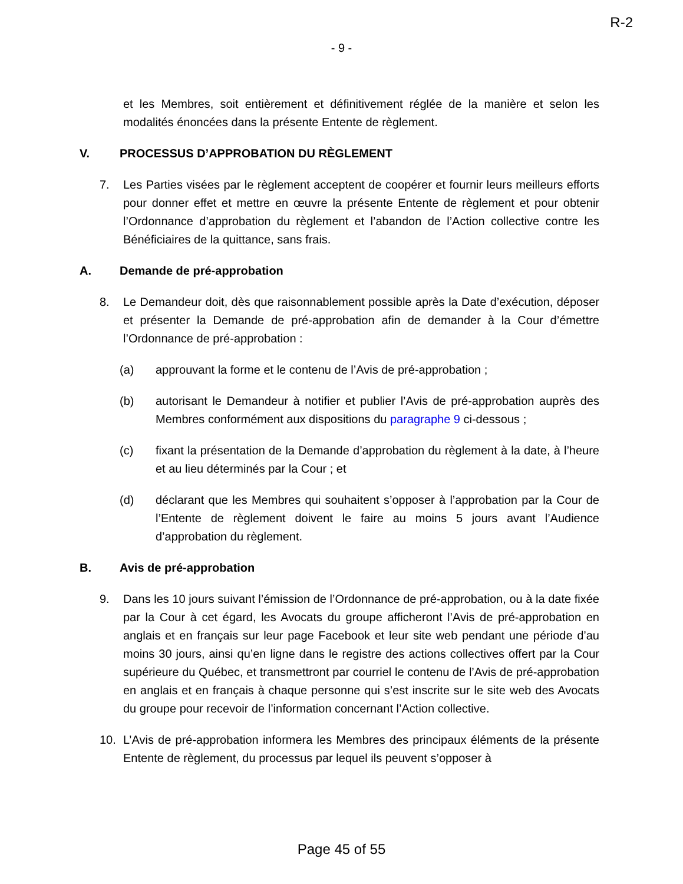R-2
- 9 -
et les Membres, soit entièrement et définitivement réglée de la manière et selon les modalités énoncées dans la présente Entente de règlement.
V. PROCESSUS D’APPROBATION DU RÈGLEMENT
7. Les Parties visées par le règlement acceptent de coopérer et fournir leurs meilleurs efforts pour donner effet et mettre en œuvre la présente Entente de règlement et pour obtenir l’Ordonnance d’approbation du règlement et l’abandon de l’Action collective contre les Bénéficiaires de la quittance, sans frais.
A. Demande de pré-approbation
8. Le Demandeur doit, dès que raisonnablement possible après la Date d’exécution, déposer et présenter la Demande de pré-approbation afin de demander à la Cour d’émettre l’Ordonnance de pré-approbation :
(a) approuvant la forme et le contenu de l’Avis de pré-approbation ;
(b) autorisant le Demandeur à notifier et publier l’Avis de pré-approbation auprès des Membres conformément aux dispositions du paragraphe 9 ci-dessous ;
(c) fixant la présentation de la Demande d’approbation du règlement à la date, à l’heure et au lieu déterminés par la Cour ; et
(d) déclarant que les Membres qui souhaitent s’opposer à l’approbation par la Cour de l’Entente de règlement doivent le faire au moins 5 jours avant l’Audience d’approbation du règlement.
B. Avis de pré-approbation
9. Dans les 10 jours suivant l’émission de l’Ordonnance de pré-approbation, ou à la date fixée par la Cour à cet égard, les Avocats du groupe afficheront l’Avis de pré-approbation en anglais et en français sur leur page Facebook et leur site web pendant une période d’au moins 30 jours, ainsi qu’en ligne dans le registre des actions collectives offert par la Cour supérieure du Québec, et transmettront par courriel le contenu de l’Avis de pré-approbation en anglais et en français à chaque personne qui s’est inscrite sur le site web des Avocats du groupe pour recevoir de l’information concernant l’Action collective.
10. L’Avis de pré-approbation informera les Membres des principaux éléments de la présente Entente de règlement, du processus par lequel ils peuvent s’opposer à
Page 45 of 55